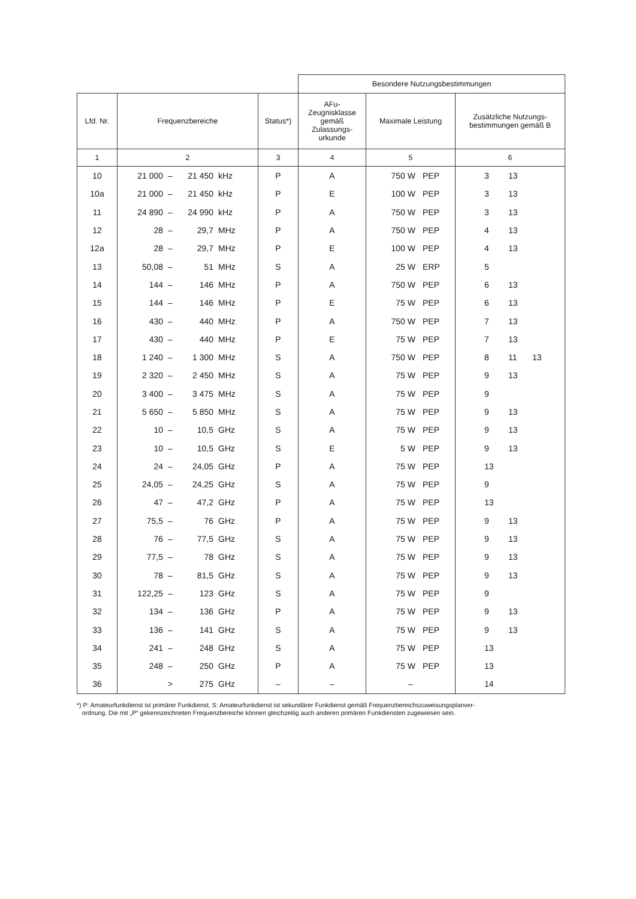| | | | Besondere Nutzungsbestimmungen | | |
| --- | --- | --- | --- | --- | --- |
| Lfd. Nr. | Frequenzbereiche | Status*) | AFu- Zeugnisklasse gemäß Zulassungs- urkunde | Maximale Leistung | Zusätzliche Nutzungs- bestimmungen gemäß B |
| 1 | 2 | 3 | 4 | 5 | 6 |
| 10 | 21 000 – 21 450 kHz | P | A | 750 W PEP | 3 13 |
| 10a | 21 000 – 21 450 kHz | P | E | 100 W PEP | 3 13 |
| 11 | 24 890 – 24 990 kHz | P | A | 750 W PEP | 3 13 |
| 12 | 28 – 29,7 MHz | P | A | 750 W PEP | 4 13 |
| 12a | 28 – 29,7 MHz | P | E | 100 W PEP | 4 13 |
| 13 | 50,08 – 51 MHz | S | A | 25 W ERP | 5 |
| 14 | 144 – 146 MHz | P | A | 750 W PEP | 6 13 |
| 15 | 144 – 146 MHz | P | E | 75 W PEP | 6 13 |
| 16 | 430 – 440 MHz | P | A | 750 W PEP | 7 13 |
| 17 | 430 – 440 MHz | P | E | 75 W PEP | 7 13 |
| 18 | 1 240 – 1 300 MHz | S | A | 750 W PEP | 8 11 13 |
| 19 | 2 320 – 2 450 MHz | S | A | 75 W PEP | 9 13 |
| 20 | 3 400 – 3 475 MHz | S | A | 75 W PEP | 9 |
| 21 | 5 650 – 5 850 MHz | S | A | 75 W PEP | 9 13 |
| 22 | 10 – 10,5 GHz | S | A | 75 W PEP | 9 13 |
| 23 | 10 – 10,5 GHz | S | E | 5 W PEP | 9 13 |
| 24 | 24 – 24,05 GHz | P | A | 75 W PEP | 13 |
| 25 | 24,05 – 24,25 GHz | S | A | 75 W PEP | 9 |
| 26 | 47 – 47,2 GHz | P | A | 75 W PEP | 13 |
| 27 | 75,5 – 76 GHz | P | A | 75 W PEP | 9 13 |
| 28 | 76 – 77,5 GHz | S | A | 75 W PEP | 9 13 |
| 29 | 77,5 – 78 GHz | S | A | 75 W PEP | 9 13 |
| 30 | 78 – 81,5 GHz | S | A | 75 W PEP | 9 13 |
| 31 | 122,25 – 123 GHz | S | A | 75 W PEP | 9 |
| 32 | 134 – 136 GHz | P | A | 75 W PEP | 9 13 |
| 33 | 136 – 141 GHz | S | A | 75 W PEP | 9 13 |
| 34 | 241 – 248 GHz | S | A | 75 W PEP | 13 |
| 35 | 248 – 250 GHz | P | A | 75 W PEP | 13 |
| 36 | > 275 GHz | – | – | – | 14 |
*) P: Amateurfunkdienst ist primärer Funkdienst, S: Amateurfunkdienst ist sekundärer Funkdienst gemäß Frequenzbereichszuweisungsplanver-
ordnung. Die mit „P“ gekennzeichneten Frequenzbereiche können gleichzeitig auch anderen primären Funkdiensten zugewiesen sein.